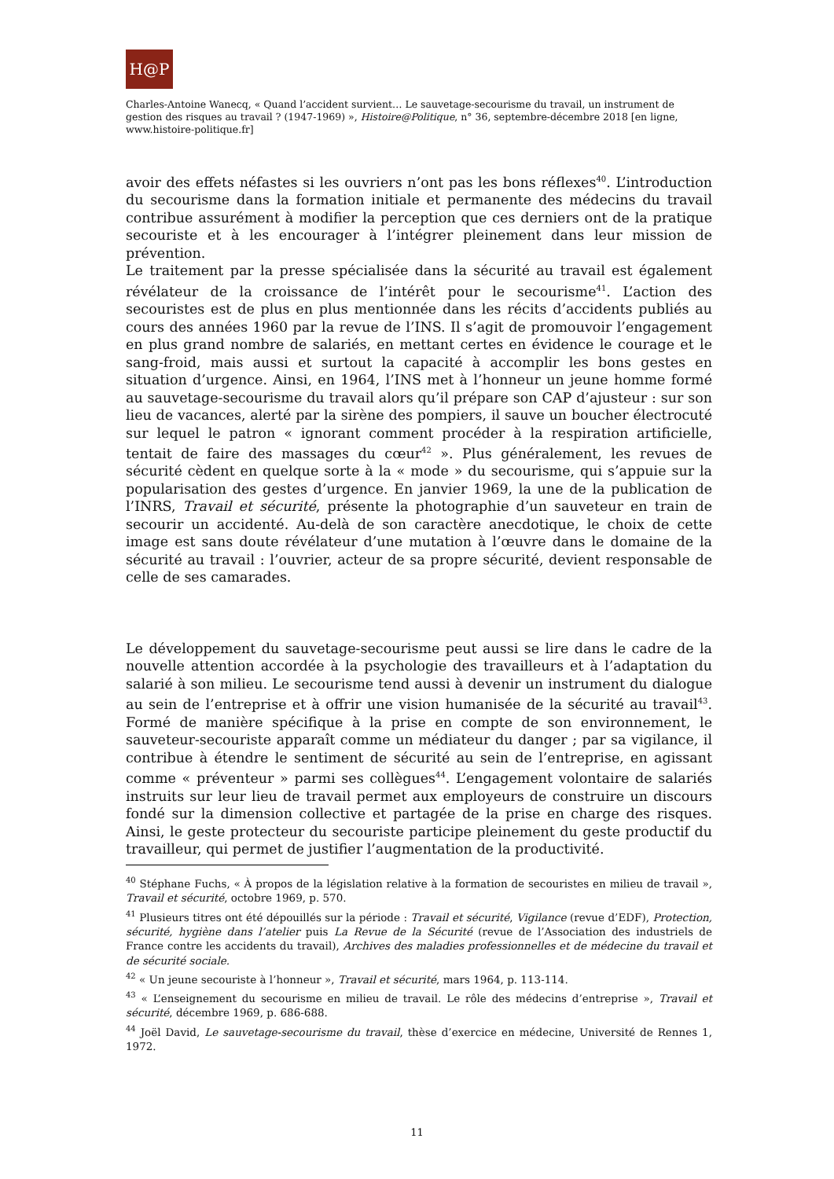H@P
Charles-Antoine Wanecq, « Quand l’accident survient… Le sauvetage-secourisme du travail, un instrument de gestion des risques au travail ? (1947-1969) », Histoire@Politique, n° 36, septembre-décembre 2018 [en ligne, www.histoire-politique.fr]
avoir des effets néfastes si les ouvriers n’ont pas les bons réflexes<sup>40</sup>. L’introduction du secourisme dans la formation initiale et permanente des médecins du travail contribue assurément à modifier la perception que ces derniers ont de la pratique secouriste et à les encourager à l’intégrer pleinement dans leur mission de prévention.
Le traitement par la presse spécialisée dans la sécurité au travail est également révélateur de la croissance de l’intérêt pour le secourisme<sup>41</sup>. L’action des secouristes est de plus en plus mentionnée dans les récits d’accidents publiés au cours des années 1960 par la revue de l’INS. Il s’agit de promouvoir l’engagement en plus grand nombre de salariés, en mettant certes en évidence le courage et le sang-froid, mais aussi et surtout la capacité à accomplir les bons gestes en situation d’urgence. Ainsi, en 1964, l’INS met à l’honneur un jeune homme formé au sauvetage-secourisme du travail alors qu’il prépare son CAP d’ajusteur : sur son lieu de vacances, alerté par la sirène des pompiers, il sauve un boucher électrocuté sur lequel le patron « ignorant comment procéder à la respiration artificielle, tentait de faire des massages du cœur<sup>42</sup> ». Plus généralement, les revues de sécurité cèdent en quelque sorte à la « mode » du secourisme, qui s’appuie sur la popularisation des gestes d’urgence. En janvier 1969, la une de la publication de l’INRS, Travail et sécurité, présente la photographie d’un sauveteur en train de secourir un accidenté. Au-delà de son caractère anecdotique, le choix de cette image est sans doute révélateur d’une mutation à l’œuvre dans le domaine de la sécurité au travail : l’ouvrier, acteur de sa propre sécurité, devient responsable de celle de ses camarades.
Le développement du sauvetage-secourisme peut aussi se lire dans le cadre de la nouvelle attention accordée à la psychologie des travailleurs et à l’adaptation du salarié à son milieu. Le secourisme tend aussi à devenir un instrument du dialogue au sein de l’entreprise et à offrir une vision humanisée de la sécurité au travail<sup>43</sup>. Formé de manière spécifique à la prise en compte de son environnement, le sauveteur-secouriste apparaît comme un médiateur du danger ; par sa vigilance, il contribue à étendre le sentiment de sécurité au sein de l’entreprise, en agissant comme « préventeur » parmi ses collègues<sup>44</sup>. L’engagement volontaire de salariés instruits sur leur lieu de travail permet aux employeurs de construire un discours fondé sur la dimension collective et partagée de la prise en charge des risques. Ainsi, le geste protecteur du secouriste participe pleinement du geste productif du travailleur, qui permet de justifier l’augmentation de la productivité.
<sup>40</sup> Stéphane Fuchs, « À propos de la législation relative à la formation de secouristes en milieu de travail », Travail et sécurité, octobre 1969, p. 570.
<sup>41</sup> Plusieurs titres ont été dépouillés sur la période : Travail et sécurité, Vigilance (revue d’EDF), Protection, sécurité, hygiène dans l’atelier puis La Revue de la Sécurité (revue de l’Association des industriels de France contre les accidents du travail), Archives des maladies professionnelles et de médecine du travail et de sécurité sociale.
<sup>42</sup> « Un jeune secouriste à l’honneur », Travail et sécurité, mars 1964, p. 113-114.
<sup>43</sup> « L’enseignement du secourisme en milieu de travail. Le rôle des médecins d’entreprise », Travail et sécurité, décembre 1969, p. 686-688.
<sup>44</sup> Joël David, Le sauvetage-secourisme du travail, thèse d’exercice en médecine, Université de Rennes 1, 1972.
11